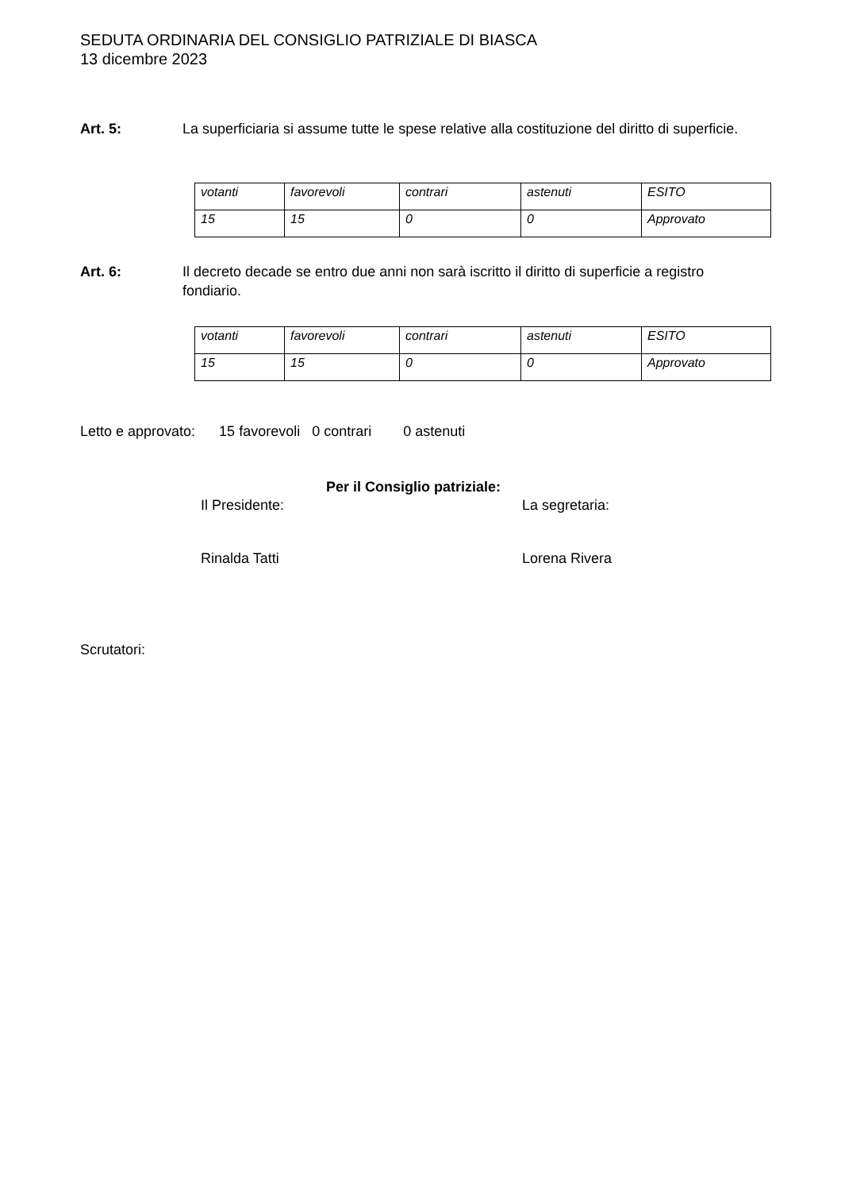SEDUTA ORDINARIA DEL CONSIGLIO PATRIZIALE DI BIASCA
13 dicembre 2023
Art. 5: La superficiaria si assume tutte le spese relative alla costituzione del diritto di superficie.
| votanti | favorevoli | contrari | astenuti | ESITO |
| 15 | 15 | 0 | 0 | Approvato |
Art. 6: Il decreto decade se entro due anni non sarà iscritto il diritto di superficie a registro fondiario.
| votanti | favorevoli | contrari | astenuti | ESITO |
| 15 | 15 | 0 | 0 | Approvato |
Letto e approvato: 15 favorevoli 0 contrari 0 astenuti
Per il Consiglio patriziale:
Il Presidente: La segretaria:
Rinalda Tatti Lorena Rivera
Scrutatori: